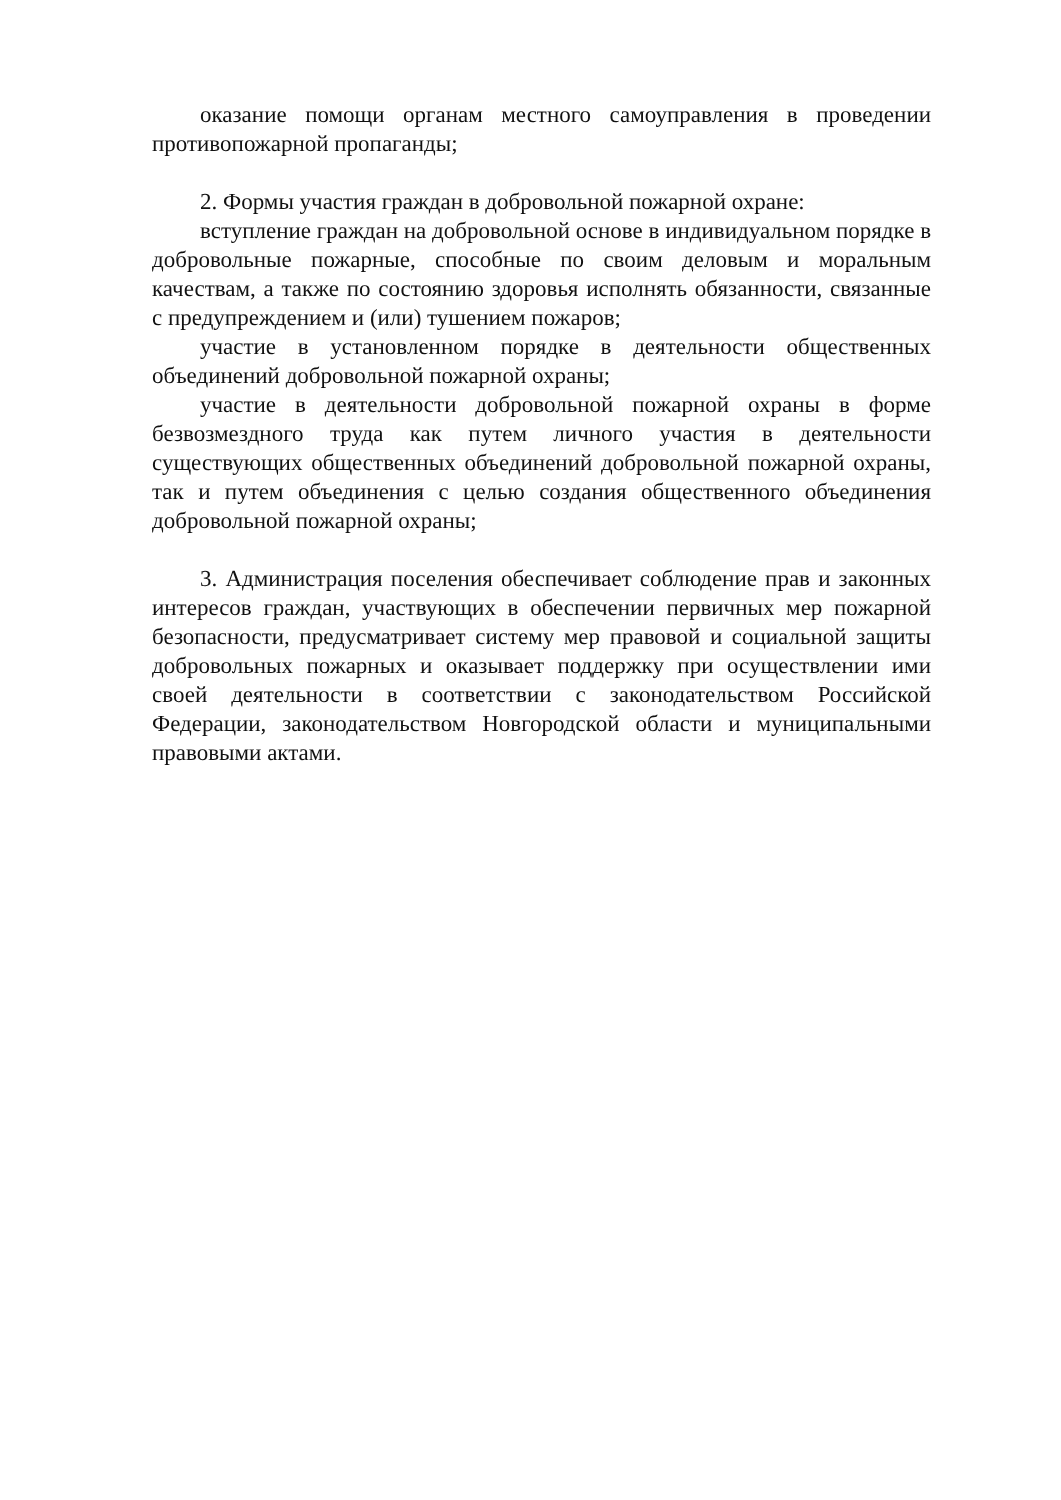оказание помощи органам местного самоуправления в проведении противопожарной пропаганды;
2. Формы участия граждан в добровольной пожарной охране:
вступление граждан на добровольной основе в индивидуальном порядке в добровольные пожарные, способные по своим деловым и моральным качествам, а также по состоянию здоровья исполнять обязанности, связанные с предупреждением и (или) тушением пожаров;
участие в установленном порядке в деятельности общественных объединений добровольной пожарной охраны;
участие в деятельности добровольной пожарной охраны в форме безвозмездного труда как путем личного участия в деятельности существующих общественных объединений добровольной пожарной охраны, так и путем объединения с целью создания общественного объединения добровольной пожарной охраны;
3. Администрация поселения обеспечивает соблюдение прав и законных интересов граждан, участвующих в обеспечении первичных мер пожарной безопасности, предусматривает систему мер правовой и социальной защиты добровольных пожарных и оказывает поддержку при осуществлении ими своей деятельности в соответствии с законодательством Российской Федерации, законодательством Новгородской области и муниципальными правовыми актами.